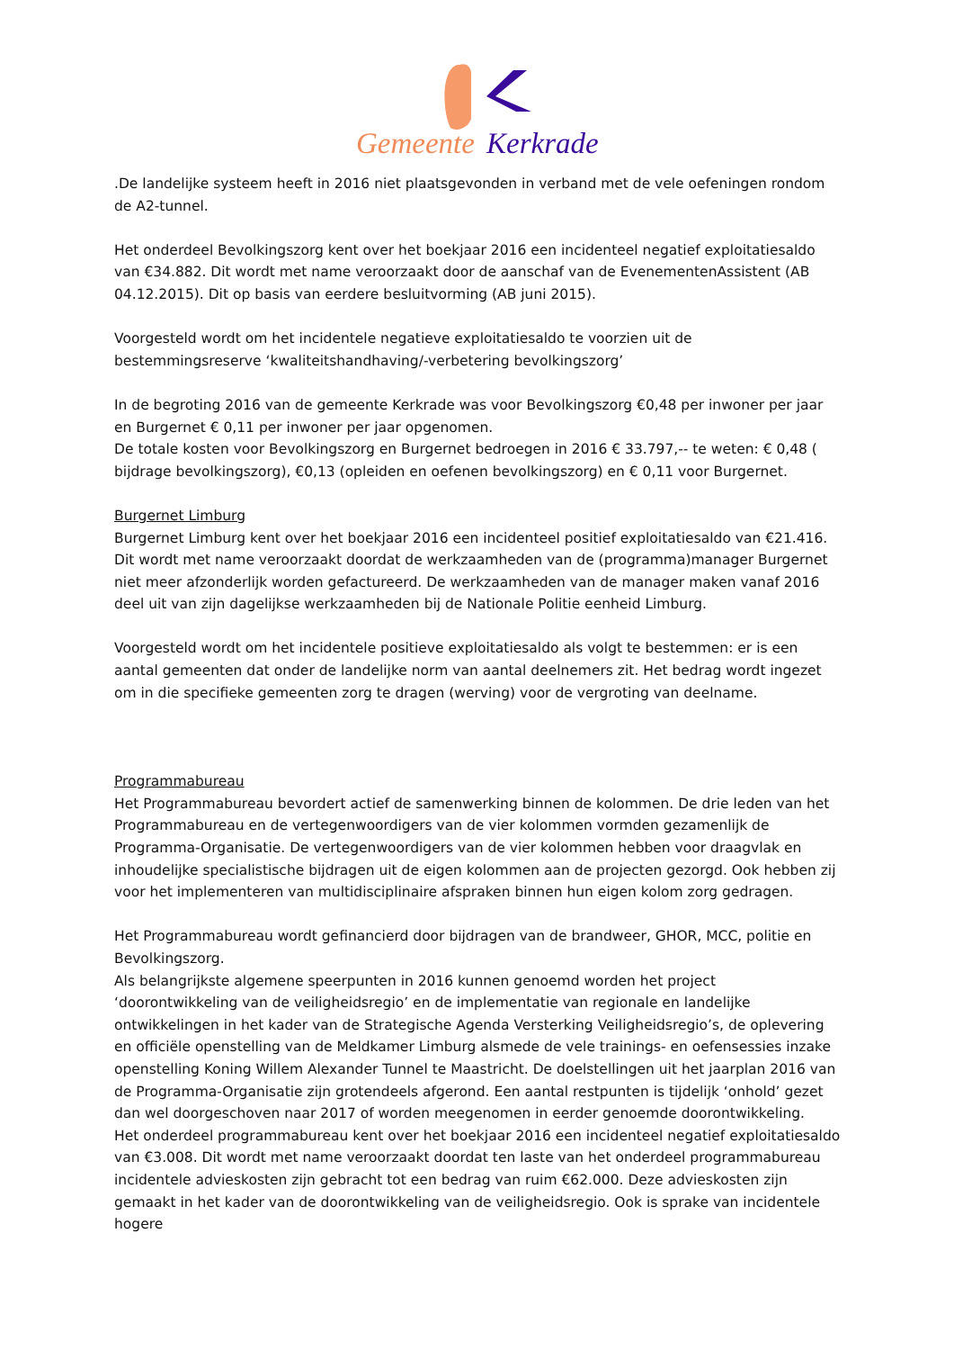Gemeente
Kerkrade
.De landelijke systeem heeft in 2016 niet plaatsgevonden in verband met de vele oefeningen rondom de A2-tunnel.
Het onderdeel Bevolkingszorg kent over het boekjaar 2016 een incidenteel negatief exploitatiesaldo van €34.882. Dit wordt met name veroorzaakt door de aanschaf van de EvenementenAssistent (AB 04.12.2015). Dit op basis van eerdere besluitvorming (AB juni 2015).
Voorgesteld wordt om het incidentele negatieve exploitatiesaldo te voorzien uit de bestemmingsreserve ‘kwaliteitshandhaving/-verbetering bevolkingszorg’
In de begroting 2016 van de gemeente Kerkrade was voor Bevolkingszorg €0,48 per inwoner per jaar en Burgernet € 0,11 per inwoner per jaar opgenomen.
De totale kosten voor Bevolkingszorg en Burgernet bedroegen in 2016 € 33.797,-- te weten: € 0,48 ( bijdrage bevolkingszorg), €0,13 (opleiden en oefenen bevolkingszorg) en € 0,11 voor Burgernet.
Burgernet Limburg
Burgernet Limburg kent over het boekjaar 2016 een incidenteel positief exploitatiesaldo van €21.416. Dit wordt met name veroorzaakt doordat de werkzaamheden van de (programma)manager Burgernet niet meer afzonderlijk worden gefactureerd. De werkzaamheden van de manager maken vanaf 2016 deel uit van zijn dagelijkse werkzaamheden bij de Nationale Politie eenheid Limburg.
Voorgesteld wordt om het incidentele positieve exploitatiesaldo als volgt te bestemmen: er is een aantal gemeenten dat onder de landelijke norm van aantal deelnemers zit. Het bedrag wordt ingezet om in die specifieke gemeenten zorg te dragen (werving) voor de vergroting van deelname.
Programmabureau
Het Programmabureau bevordert actief de samenwerking binnen de kolommen. De drie leden van het Programmabureau en de vertegenwoordigers van de vier kolommen vormden gezamenlijk de Programma-Organisatie. De vertegenwoordigers van de vier kolommen hebben voor draagvlak en inhoudelijke specialistische bijdragen uit de eigen kolommen aan de projecten gezorgd. Ook hebben zij voor het implementeren van multidisciplinaire afspraken binnen hun eigen kolom zorg gedragen.
Het Programmabureau wordt gefinancierd door bijdragen van de brandweer, GHOR, MCC, politie en Bevolkingszorg.
Als belangrijkste algemene speerpunten in 2016 kunnen genoemd worden het project ‘doorontwikkeling van de veiligheidsregio’ en de implementatie van regionale en landelijke ontwikkelingen in het kader van de Strategische Agenda Versterking Veiligheidsregio’s, de oplevering en officiële openstelling van de Meldkamer Limburg alsmede de vele trainings- en oefensessies inzake openstelling Koning Willem Alexander Tunnel te Maastricht. De doelstellingen uit het jaarplan 2016 van de Programma-Organisatie zijn grotendeels afgerond. Een aantal restpunten is tijdelijk ‘onhold’ gezet dan wel doorgeschoven naar 2017 of worden meegenomen in eerder genoemde doorontwikkeling.
Het onderdeel programmabureau kent over het boekjaar 2016 een incidenteel negatief exploitatiesaldo van €3.008. Dit wordt met name veroorzaakt doordat ten laste van het onderdeel programmabureau incidentele advieskosten zijn gebracht tot een bedrag van ruim €62.000. Deze advieskosten zijn gemaakt in het kader van de doorontwikkeling van de veiligheidsregio. Ook is sprake van incidentele hogere